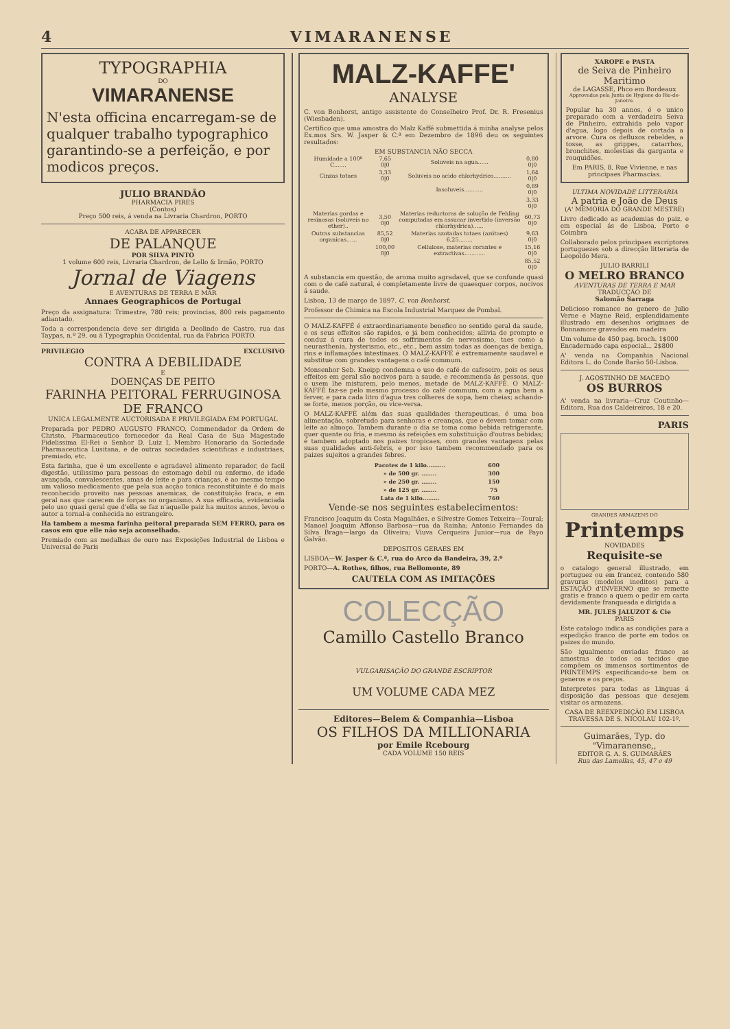4 VIMARANENSE
TYPOGRAPHIA
DO
VIMARANENSE
N'esta officina encarregam-se de qualquer trabalho typographico garantindo-se a perfeição, e por modicos preços.
JULIO BRANDÃO
PHARMACIA PIRES
(Contos)
Preço 500 reis, á venda na Livraria Chardron, PORTO
ACABA DE APPARECER
DE PALANQUE
POR SILVA PINTO
1 volume 600 reis, Livraria Chardron, de Lello & Irmão, PORTO
Jornal de Viagens
E AVENTURAS DE TERRA E MAR
Annaes Geographicos de Portugal
Preço da assignatura: Trimestre, 780 reis; provincias, 800 reis pagamento adiantado.
Toda a correspondencia deve ser dirigida a Deolindo de Castro, rua das Taypas, n.º 29, ou á Typographia Occidental, rua da Fabrica PORTO.
PRIVILEGIO EXCLUSIVO
CONTRA A DEBILIDADE
E
DOENÇAS DE PEITO
FARINHA PEITORAL FERRUGINOSA DE FRANCO
UNICA LEGALMENTE AUCTORISADA E PRIVILEGIADA EM PORTUGAL
Preparada por PEDRO AUGUSTO FRANCO, Commendador da Ordem de Christo, Pharmaceutico fornecedor da Real Casa de Sua Magestade Fidelissima El-Rei o Senhor D. Luiz I, Membro Honorario da Sociedade Pharmaceutica Lusitana, e de outras sociedades scientificas e industriaes, premiado, etc.
Esta farinha, que é um excellente e agradavel alimento reparador, de facil digestão, utilissimo para pessoas de estomago debil ou enfermo, de idade avançada, convalescentes, amas de leite e para crianças, é ao mesmo tempo um valioso medicamento que pela sua acção tonica reconstituinte é do mais reconhecido proveito nas pessoas anemicas, de constituição fraca, e em geral nas que carecem de forças no organismo. A sua efficacia, evidenciada pelo uso quasi geral que d'ella se faz n'aquelle paiz ha muitos annos, levou o autor a tornal-a conhecida no estrangeiro.
Ha tambem a mesma farinha peitoral preparada SEM FERRO, para os casos em que elle não seja aconselhado.
Premiado com as medalhas de ouro nas Exposições Industrial de Lisboa e Universal de Paris
MALZ-KAFFE'
ANALYSE
C. von Bonhorst, antigo assistente do Conselheiro Prof. Dr. R. Fresenius (Wiesbaden).
Certifico que uma amostra do Malz Kaffé submettida á minha analyse pelos Ex.mos Srs. W. Jasper & C.ª em Dezembro de 1896 deu os seguintes resultados:
EM SUBSTANCIA NÃO SECCA
| Humidade a 100º C....... | 7,65 0/0 | Soluveis na agua...... | 0,80 0/0 |
| Cinzas totaes | 3,33 0/0 | Soluveis no acido chlorhydrico.......... | 1,64 0/0 |
| | | Insoluveis........... | 0,89 0/0 |
| | | | 3,33 0/0 |
| Materias gordas e resinosas (soluveis no ether).. | 3,50 0/0 | Materias reductoras de solução de Fehling computadas em assucar invertido (inversão chlorhydrica)...... | 60,73 0/0 |
| Outras substancias organicas...... | 85,52 0/0 | Materias azotadas totaes (azótaes) 6,25........ | 9,63 0/0 |
| | 100,00 0/0 | Cellulose, materias corantes e extractivas............ | 15,16 0/0 |
| | | | 85,52 0/0 |
A substancia em questão, de aroma muito agradavel, que se confunde quasi com o de café natural, é completamente livre de quaesquer corpos, nocivos á saude.
Lisboa, 13 de março de 1897. C. von Bonhorst.
Professor de Chimica na Escola Industrial Marquez de Pombal.
O MALZ-KAFFÉ é extraordinariamente benefico no sentido geral da saude, e os seus effeitos são rapidos, e já bem conhecidos; allivia de prompto e conduz á cura de todos os soffrimentos de nervosismo, taes como a neurasthenia, hysterismo, etc., etc., bem assim todas as doenças de bexiga, rins e inflamações intestinaes. O MALZ-KAFFÉ é extremamente saudavel e substitue com grandes vantagens o café commum.
Monsenhor Seb. Kneipp condemna o uso do café de cafeseiro, pois os seus effeitos em geral são nocivos para a saude, e recommenda ás pessoas, que o usem lhe misturem, pelo menos, metade de MALZ-KAFFÉ. O MALZ-KAFFÉ faz-se pelo mesmo processo do café commum, com a agua bem a ferver, e para cada litro d'agua tres colheres de sopa, bem cheias; achando-se forte, menos porção, ou vice-versa.
O MALZ-KAFFÉ além das suas qualidades therapeuticas, é uma boa alimentação, sobretudo para senhoras e creanças, que o devem tomar com leite ao almoço. Tambem durante o dia se toma como bebida refrigerante, quer quente ou fria, e mesmo ás refeições em substituição d'outras bebidas; é tambem adoptado nos paizes tropicaes, com grandes vantagens pelas suas qualidades anti-febris, e por isso tambem recommendado para os paizes sujeitos a grandes febres.
| Pacotes de 1 kilo.......... | 600 |
| » de 500 gr. ........ | 300 |
| » de 250 gr. ........ | 150 |
| » de 125 gr. ........ | 75 |
| Lata de 1 kilo......... | 760 |
Vende-se nos seguintes estabelecimentos:
Francisco Joaquim da Costa Magalhães, e Silvestre Gomes Teixeira—Toural; Manoel Joaquim Affonso Barbosa—rua da Rainha; Antonio Fernandes da Silva Braga—largo da Oliveira; Viuva Cerqueira Junior—rua de Payo Galvão.
DEPOSITOS GERAES EM
LISBOA—W. Jasper & C.ª, rua do Arco da Bandeira, 39, 2.º
PORTO—A. Rothes, filhos, rua Bellomonte, 89
CAUTELA COM AS IMITAÇÕES
COLECÇÃO
Camillo Castello Branco
VULGARISAÇÃO DO GRANDE ESCRIPTOR
UM VOLUME CADA MEZ
Editores—Belem & Companhia—Lisboa
OS FILHOS DA MILLIONARIA
por Emile Rcebourg
CADA VOLUME 150 REIS
XAROPE e PASTA
de Seiva de Pinheiro Maritimo
de LAGASSE, Phco em Bordeaux
Approvados pela Junta de Hygiene do Rio-de-Janeiro.
Popular ha 30 annos, é o unico preparado com a verdadeira Seiva de Pinheiro, extrahida pelo vapor d'agua, logo depois de cortada a arvore. Cura os defluxos rebeldes, a tosse, as grippes, catarrhos, bronchites, molestias da garganta e rouquidões.
Em PARIS, 8, Rue Vivienne, e nas principaes Pharmacias.
ULTIMA NOVIDADE LITTERARIA
A patria e João de Deus
(A' MEMORIA DO GRANDE MESTRE)
Livro dedicado as academias do paiz, e em especial ás de Lisboa, Porto e Coimbra
Collaborado pelos principaes escriptores portuguezes sob a direcção litteraria de Leopoldo Mera.
JULIO BARRILI
O MELRO BRANCO
AVENTURAS DE TERRA E MAR
TRADUCÇÃO DE
Salomão Sarraga
Delicioso romance no genero de Julio Verne e Mayne Reid, esplendidamente illustrado em desenhos originaes de Bonnamore gravados em madeira
Um volume de 450 pag. broch. 1$000
Encadernado capa especial... 2$800
A' venda na Companhia Nacional Editora L. do Conde Barão 50-Lisboa.
J. AGOSTINHO DE MACEDO
OS BURROS
A' venda na livraria—Cruz Coutinho—Editora, Rua dos Caldeireiros, 18 e 20.
PARIS
GRANDES ARMAZENS DO
Printemps
NOVIDADES
Requisite-se
o catalogo general illustrado, em portuguez ou em francez, contendo 580 gravuras (modelos ineditos) para a ESTAÇÃO d'INVERNO que se remette gratis e franco a quem o pedir em carta devidamente franqueada e dirigida a
MR. JULES JALUZOT & Cie
PARIS
Este catalogo indica as condições para a expedição franco de porte em todos os paizes do mundo.
São igualmente enviadas franco as amostras de todos os tecidos que compõem os immensos sortimentos de PRINTEMPS especificando-se bem os generos e os preços.
Interpretes para todas as Linguas á disposição das pessoas que desejem visitar os armazens.
CASA DE REEXPEDIÇÃO EM LISBOA
TRAVESSA DE S. NICOLAU 102-1º.
Guimarães, Typ. do "Vimaranense,,
EDITOR G. A. S. GUIMARÃES
Rua das Lamellas, 45, 47 e 49